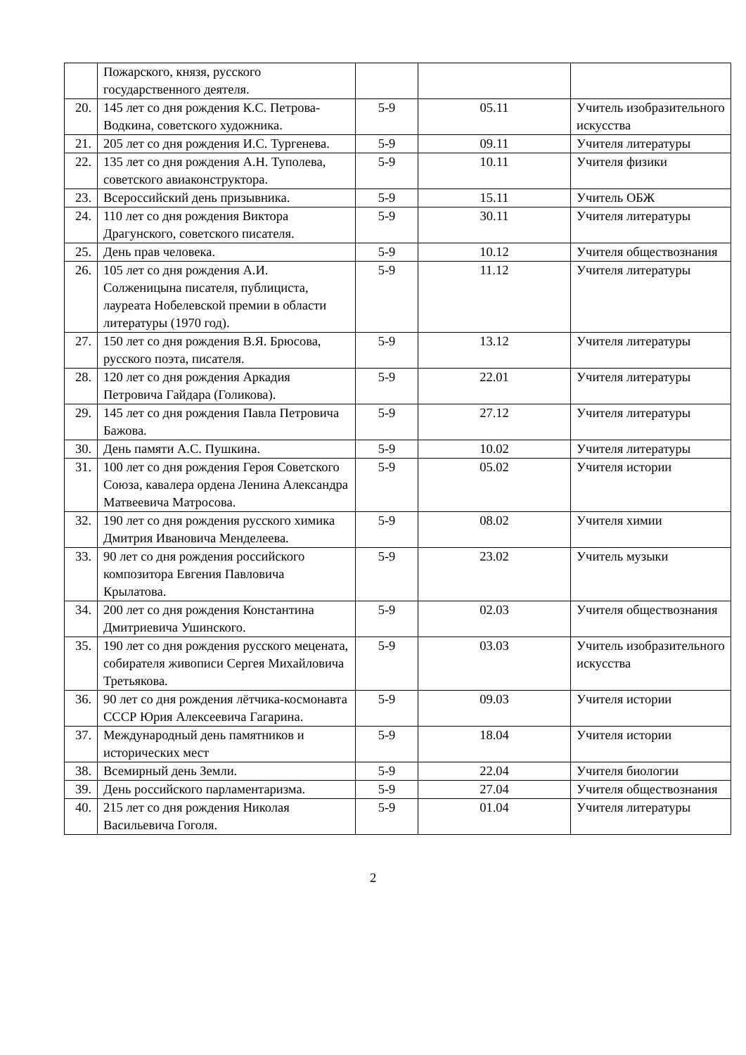| | Пожарского, князя, русского государственного деятеля. | | | |
| 20. | 145 лет со дня рождения К.С. Петрова-Водкина, советского художника. | 5-9 | 05.11 | Учитель изобразительного искусства |
| 21. | 205 лет со дня рождения И.С. Тургенева. | 5-9 | 09.11 | Учителя литературы |
| 22. | 135 лет со дня рождения А.Н. Туполева, советского авиаконструктора. | 5-9 | 10.11 | Учителя физики |
| 23. | Всероссийский день призывника. | 5-9 | 15.11 | Учитель ОБЖ |
| 24. | 110 лет со дня рождения Виктора Драгунского, советского писателя. | 5-9 | 30.11 | Учителя литературы |
| 25. | День прав человека. | 5-9 | 10.12 | Учителя обществознания |
| 26. | 105 лет со дня рождения А.И. Солженицына писателя, публициста, лауреата Нобелевской премии в области литературы (1970 год). | 5-9 | 11.12 | Учителя литературы |
| 27. | 150 лет со дня рождения В.Я. Брюсова, русского поэта, писателя. | 5-9 | 13.12 | Учителя литературы |
| 28. | 120 лет со дня рождения Аркадия Петровича Гайдара (Голикова). | 5-9 | 22.01 | Учителя литературы |
| 29. | 145 лет со дня рождения Павла Петровича Бажова. | 5-9 | 27.12 | Учителя литературы |
| 30. | День памяти А.С. Пушкина. | 5-9 | 10.02 | Учителя литературы |
| 31. | 100 лет со дня рождения Героя Советского Союза, кавалера ордена Ленина Александра Матвеевича Матросова. | 5-9 | 05.02 | Учителя истории |
| 32. | 190 лет со дня рождения русского химика Дмитрия Ивановича Менделеева. | 5-9 | 08.02 | Учителя химии |
| 33. | 90 лет со дня рождения российского композитора Евгения Павловича Крылатова. | 5-9 | 23.02 | Учитель музыки |
| 34. | 200 лет со дня рождения Константина Дмитриевича Ушинского. | 5-9 | 02.03 | Учителя обществознания |
| 35. | 190 лет со дня рождения русского мецената, собирателя живописи Сергея Михайловича Третьякова. | 5-9 | 03.03 | Учитель изобразительного искусства |
| 36. | 90 лет со дня рождения лётчика-космонавта СССР Юрия Алексеевича Гагарина. | 5-9 | 09.03 | Учителя истории |
| 37. | Международный день памятников и исторических мест | 5-9 | 18.04 | Учителя истории |
| 38. | Всемирный день Земли. | 5-9 | 22.04 | Учителя биологии |
| 39. | День российского парламентаризма. | 5-9 | 27.04 | Учителя обществознания |
| 40. | 215 лет со дня рождения Николая Васильевича Гоголя. | 5-9 | 01.04 | Учителя литературы |
2